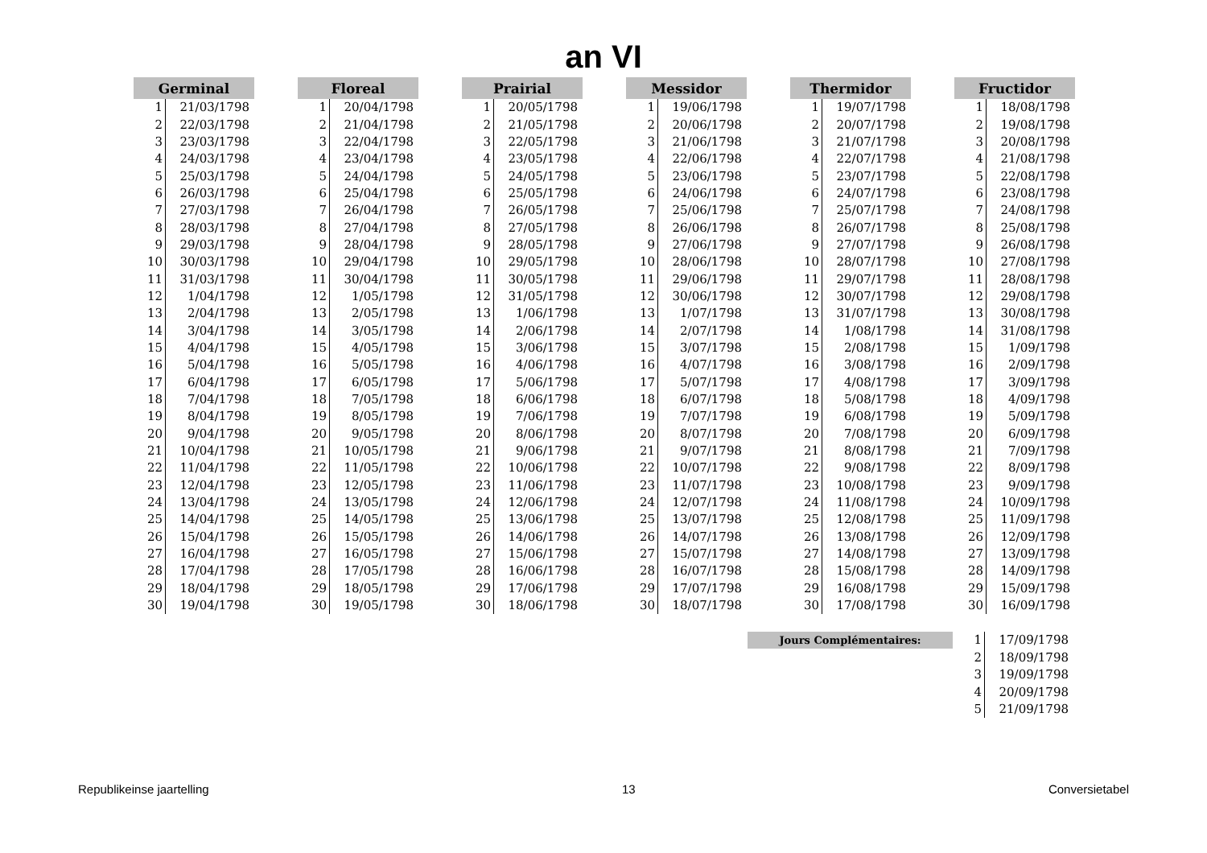an VI
| Germinal | |
| --- | --- |
| 1 | 21/03/1798 |
| 2 | 22/03/1798 |
| 3 | 23/03/1798 |
| 4 | 24/03/1798 |
| 5 | 25/03/1798 |
| 6 | 26/03/1798 |
| 7 | 27/03/1798 |
| 8 | 28/03/1798 |
| 9 | 29/03/1798 |
| 10 | 30/03/1798 |
| 11 | 31/03/1798 |
| 12 | 1/04/1798 |
| 13 | 2/04/1798 |
| 14 | 3/04/1798 |
| 15 | 4/04/1798 |
| 16 | 5/04/1798 |
| 17 | 6/04/1798 |
| 18 | 7/04/1798 |
| 19 | 8/04/1798 |
| 20 | 9/04/1798 |
| 21 | 10/04/1798 |
| 22 | 11/04/1798 |
| 23 | 12/04/1798 |
| 24 | 13/04/1798 |
| 25 | 14/04/1798 |
| 26 | 15/04/1798 |
| 27 | 16/04/1798 |
| 28 | 17/04/1798 |
| 29 | 18/04/1798 |
| 30 | 19/04/1798 |
| Floreal | |
| --- | --- |
| 1 | 20/04/1798 |
| 2 | 21/04/1798 |
| 3 | 22/04/1798 |
| 4 | 23/04/1798 |
| 5 | 24/04/1798 |
| 6 | 25/04/1798 |
| 7 | 26/04/1798 |
| 8 | 27/04/1798 |
| 9 | 28/04/1798 |
| 10 | 29/04/1798 |
| 11 | 30/04/1798 |
| 12 | 1/05/1798 |
| 13 | 2/05/1798 |
| 14 | 3/05/1798 |
| 15 | 4/05/1798 |
| 16 | 5/05/1798 |
| 17 | 6/05/1798 |
| 18 | 7/05/1798 |
| 19 | 8/05/1798 |
| 20 | 9/05/1798 |
| 21 | 10/05/1798 |
| 22 | 11/05/1798 |
| 23 | 12/05/1798 |
| 24 | 13/05/1798 |
| 25 | 14/05/1798 |
| 26 | 15/05/1798 |
| 27 | 16/05/1798 |
| 28 | 17/05/1798 |
| 29 | 18/05/1798 |
| 30 | 19/05/1798 |
| Prairial | |
| --- | --- |
| 1 | 20/05/1798 |
| 2 | 21/05/1798 |
| 3 | 22/05/1798 |
| 4 | 23/05/1798 |
| 5 | 24/05/1798 |
| 6 | 25/05/1798 |
| 7 | 26/05/1798 |
| 8 | 27/05/1798 |
| 9 | 28/05/1798 |
| 10 | 29/05/1798 |
| 11 | 30/05/1798 |
| 12 | 31/05/1798 |
| 13 | 1/06/1798 |
| 14 | 2/06/1798 |
| 15 | 3/06/1798 |
| 16 | 4/06/1798 |
| 17 | 5/06/1798 |
| 18 | 6/06/1798 |
| 19 | 7/06/1798 |
| 20 | 8/06/1798 |
| 21 | 9/06/1798 |
| 22 | 10/06/1798 |
| 23 | 11/06/1798 |
| 24 | 12/06/1798 |
| 25 | 13/06/1798 |
| 26 | 14/06/1798 |
| 27 | 15/06/1798 |
| 28 | 16/06/1798 |
| 29 | 17/06/1798 |
| 30 | 18/06/1798 |
| Messidor | |
| --- | --- |
| 1 | 19/06/1798 |
| 2 | 20/06/1798 |
| 3 | 21/06/1798 |
| 4 | 22/06/1798 |
| 5 | 23/06/1798 |
| 6 | 24/06/1798 |
| 7 | 25/06/1798 |
| 8 | 26/06/1798 |
| 9 | 27/06/1798 |
| 10 | 28/06/1798 |
| 11 | 29/06/1798 |
| 12 | 30/06/1798 |
| 13 | 1/07/1798 |
| 14 | 2/07/1798 |
| 15 | 3/07/1798 |
| 16 | 4/07/1798 |
| 17 | 5/07/1798 |
| 18 | 6/07/1798 |
| 19 | 7/07/1798 |
| 20 | 8/07/1798 |
| 21 | 9/07/1798 |
| 22 | 10/07/1798 |
| 23 | 11/07/1798 |
| 24 | 12/07/1798 |
| 25 | 13/07/1798 |
| 26 | 14/07/1798 |
| 27 | 15/07/1798 |
| 28 | 16/07/1798 |
| 29 | 17/07/1798 |
| 30 | 18/07/1798 |
| Thermidor | |
| --- | --- |
| 1 | 19/07/1798 |
| 2 | 20/07/1798 |
| 3 | 21/07/1798 |
| 4 | 22/07/1798 |
| 5 | 23/07/1798 |
| 6 | 24/07/1798 |
| 7 | 25/07/1798 |
| 8 | 26/07/1798 |
| 9 | 27/07/1798 |
| 10 | 28/07/1798 |
| 11 | 29/07/1798 |
| 12 | 30/07/1798 |
| 13 | 31/07/1798 |
| 14 | 1/08/1798 |
| 15 | 2/08/1798 |
| 16 | 3/08/1798 |
| 17 | 4/08/1798 |
| 18 | 5/08/1798 |
| 19 | 6/08/1798 |
| 20 | 7/08/1798 |
| 21 | 8/08/1798 |
| 22 | 9/08/1798 |
| 23 | 10/08/1798 |
| 24 | 11/08/1798 |
| 25 | 12/08/1798 |
| 26 | 13/08/1798 |
| 27 | 14/08/1798 |
| 28 | 15/08/1798 |
| 29 | 16/08/1798 |
| 30 | 17/08/1798 |
| Fructidor | |
| --- | --- |
| 1 | 18/08/1798 |
| 2 | 19/08/1798 |
| 3 | 20/08/1798 |
| 4 | 21/08/1798 |
| 5 | 22/08/1798 |
| 6 | 23/08/1798 |
| 7 | 24/08/1798 |
| 8 | 25/08/1798 |
| 9 | 26/08/1798 |
| 10 | 27/08/1798 |
| 11 | 28/08/1798 |
| 12 | 29/08/1798 |
| 13 | 30/08/1798 |
| 14 | 31/08/1798 |
| 15 | 1/09/1798 |
| 16 | 2/09/1798 |
| 17 | 3/09/1798 |
| 18 | 4/09/1798 |
| 19 | 5/09/1798 |
| 20 | 6/09/1798 |
| 21 | 7/09/1798 |
| 22 | 8/09/1798 |
| 23 | 9/09/1798 |
| 24 | 10/09/1798 |
| 25 | 11/09/1798 |
| 26 | 12/09/1798 |
| 27 | 13/09/1798 |
| 28 | 14/09/1798 |
| 29 | 15/09/1798 |
| 30 | 16/09/1798 |
Jours Complémentaires:
| 1 | 17/09/1798 |
| 2 | 18/09/1798 |
| 3 | 19/09/1798 |
| 4 | 20/09/1798 |
| 5 | 21/09/1798 |
Republikeinse jaartelling 13 Conversietabel